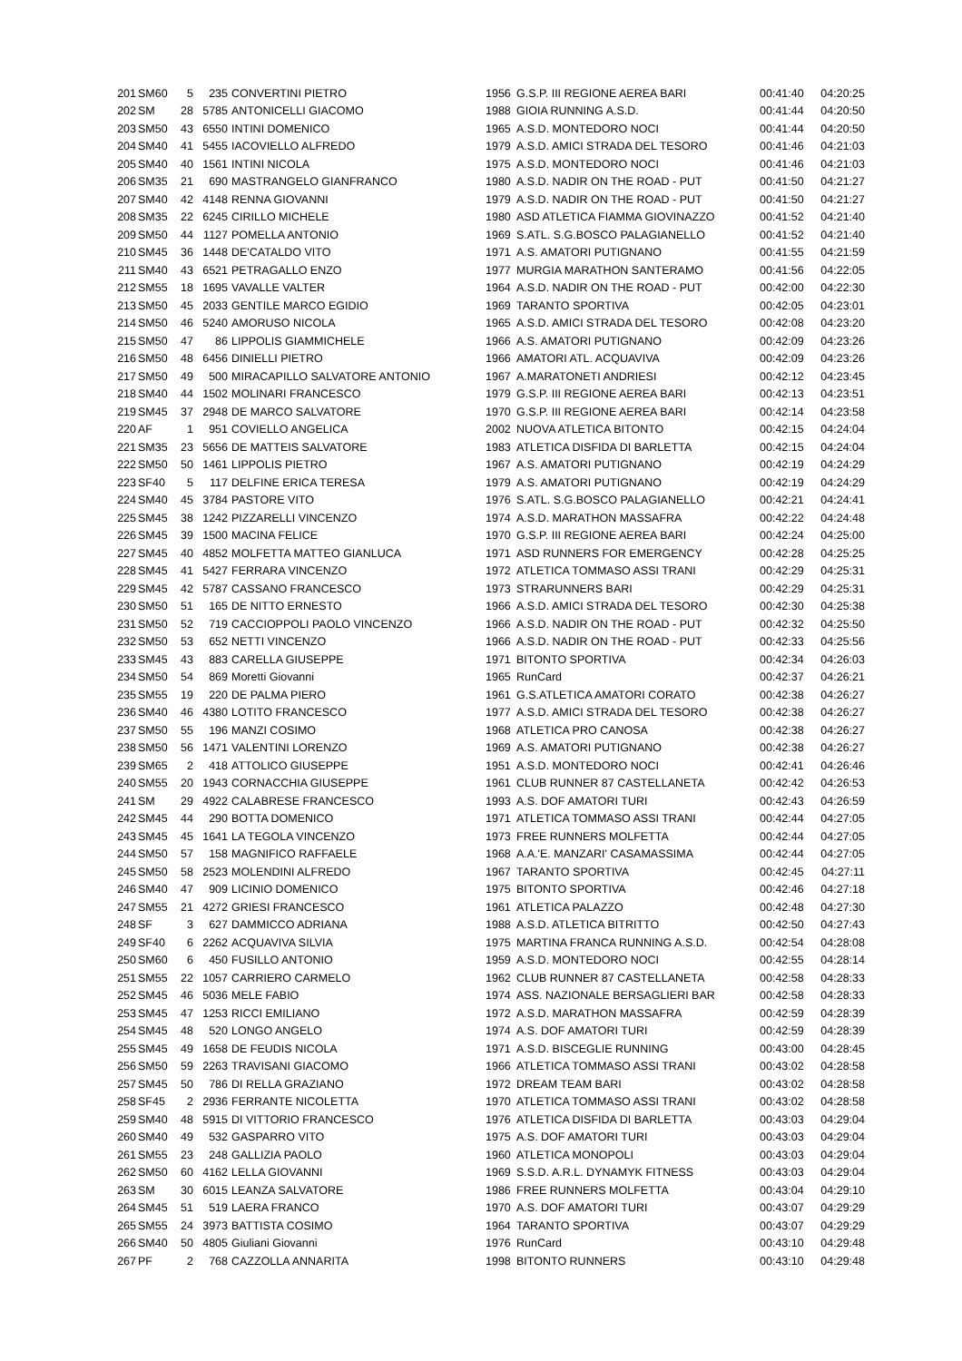| 201 | SM60 | 5 | 235 | CONVERTINI PIETRO | 1956 | G.S.P. III REGIONE AEREA BARI | 00:41:40 | 04:20:25 |
| 202 | SM | 28 | 5785 | ANTONICELLI GIACOMO | 1988 | GIOIA RUNNING A.S.D. | 00:41:44 | 04:20:50 |
| 203 | SM50 | 43 | 6550 | INTINI DOMENICO | 1965 | A.S.D. MONTEDORO NOCI | 00:41:44 | 04:20:50 |
| 204 | SM40 | 41 | 5455 | IACOVIELLO ALFREDO | 1979 | A.S.D. AMICI STRADA DEL TESORO | 00:41:46 | 04:21:03 |
| 205 | SM40 | 40 | 1561 | INTINI NICOLA | 1975 | A.S.D. MONTEDORO NOCI | 00:41:46 | 04:21:03 |
| 206 | SM35 | 21 | 690 | MASTRANGELO GIANFRANCO | 1980 | A.S.D. NADIR ON THE ROAD - PUT | 00:41:50 | 04:21:27 |
| 207 | SM40 | 42 | 4148 | RENNA GIOVANNI | 1979 | A.S.D. NADIR ON THE ROAD - PUT | 00:41:50 | 04:21:27 |
| 208 | SM35 | 22 | 6245 | CIRILLO MICHELE | 1980 | ASD ATLETICA FIAMMA GIOVINAZZO | 00:41:52 | 04:21:40 |
| 209 | SM50 | 44 | 1127 | POMELLA ANTONIO | 1969 | S.ATL. S.G.BOSCO PALAGIANELLO | 00:41:52 | 04:21:40 |
| 210 | SM45 | 36 | 1448 | DE'CATALDO VITO | 1971 | A.S. AMATORI PUTIGNANO | 00:41:55 | 04:21:59 |
| 211 | SM40 | 43 | 6521 | PETRAGALLO ENZO | 1977 | MURGIA MARATHON SANTERAMO | 00:41:56 | 04:22:05 |
| 212 | SM55 | 18 | 1695 | VAVALLE VALTER | 1964 | A.S.D. NADIR ON THE ROAD - PUT | 00:42:00 | 04:22:30 |
| 213 | SM50 | 45 | 2033 | GENTILE MARCO EGIDIO | 1969 | TARANTO SPORTIVA | 00:42:05 | 04:23:01 |
| 214 | SM50 | 46 | 5240 | AMORUSO NICOLA | 1965 | A.S.D. AMICI STRADA DEL TESORO | 00:42:08 | 04:23:20 |
| 215 | SM50 | 47 | 86 | LIPPOLIS GIAMMICHELE | 1966 | A.S. AMATORI PUTIGNANO | 00:42:09 | 04:23:26 |
| 216 | SM50 | 48 | 6456 | DINIELLI PIETRO | 1966 | AMATORI ATL. ACQUAVIVA | 00:42:09 | 04:23:26 |
| 217 | SM50 | 49 | 500 | MIRACAPILLO SALVATORE ANTONIO | 1967 | A.MARATONETI ANDRIESI | 00:42:12 | 04:23:45 |
| 218 | SM40 | 44 | 1502 | MOLINARI FRANCESCO | 1979 | G.S.P. III REGIONE AEREA BARI | 00:42:13 | 04:23:51 |
| 219 | SM45 | 37 | 2948 | DE MARCO SALVATORE | 1970 | G.S.P. III REGIONE AEREA BARI | 00:42:14 | 04:23:58 |
| 220 | AF | 1 | 951 | COVIELLO ANGELICA | 2002 | NUOVA ATLETICA BITONTO | 00:42:15 | 04:24:04 |
| 221 | SM35 | 23 | 5656 | DE MATTEIS SALVATORE | 1983 | ATLETICA DISFIDA DI BARLETTA | 00:42:15 | 04:24:04 |
| 222 | SM50 | 50 | 1461 | LIPPOLIS PIETRO | 1967 | A.S. AMATORI PUTIGNANO | 00:42:19 | 04:24:29 |
| 223 | SF40 | 5 | 117 | DELFINE ERICA TERESA | 1979 | A.S. AMATORI PUTIGNANO | 00:42:19 | 04:24:29 |
| 224 | SM40 | 45 | 3784 | PASTORE VITO | 1976 | S.ATL. S.G.BOSCO PALAGIANELLO | 00:42:21 | 04:24:41 |
| 225 | SM45 | 38 | 1242 | PIZZARELLI VINCENZO | 1974 | A.S.D. MARATHON MASSAFRA | 00:42:22 | 04:24:48 |
| 226 | SM45 | 39 | 1500 | MACINA FELICE | 1970 | G.S.P. III REGIONE AEREA BARI | 00:42:24 | 04:25:00 |
| 227 | SM45 | 40 | 4852 | MOLFETTA MATTEO GIANLUCA | 1971 | ASD RUNNERS FOR EMERGENCY | 00:42:28 | 04:25:25 |
| 228 | SM45 | 41 | 5427 | FERRARA VINCENZO | 1972 | ATLETICA TOMMASO ASSI TRANI | 00:42:29 | 04:25:31 |
| 229 | SM45 | 42 | 5787 | CASSANO FRANCESCO | 1973 | STRARUNNERS BARI | 00:42:29 | 04:25:31 |
| 230 | SM50 | 51 | 165 | DE NITTO ERNESTO | 1966 | A.S.D. AMICI STRADA DEL TESORO | 00:42:30 | 04:25:38 |
| 231 | SM50 | 52 | 719 | CACCIOPPOLI PAOLO VINCENZO | 1966 | A.S.D. NADIR ON THE ROAD - PUT | 00:42:32 | 04:25:50 |
| 232 | SM50 | 53 | 652 | NETTI VINCENZO | 1966 | A.S.D. NADIR ON THE ROAD - PUT | 00:42:33 | 04:25:56 |
| 233 | SM45 | 43 | 883 | CARELLA GIUSEPPE | 1971 | BITONTO SPORTIVA | 00:42:34 | 04:26:03 |
| 234 | SM50 | 54 | 869 | Moretti Giovanni | 1965 | RunCard | 00:42:37 | 04:26:21 |
| 235 | SM55 | 19 | 220 | DE PALMA PIERO | 1961 | G.S.ATLETICA AMATORI CORATO | 00:42:38 | 04:26:27 |
| 236 | SM40 | 46 | 4380 | LOTITO FRANCESCO | 1977 | A.S.D. AMICI STRADA DEL TESORO | 00:42:38 | 04:26:27 |
| 237 | SM50 | 55 | 196 | MANZI COSIMO | 1968 | ATLETICA PRO CANOSA | 00:42:38 | 04:26:27 |
| 238 | SM50 | 56 | 1471 | VALENTINI LORENZO | 1969 | A.S. AMATORI PUTIGNANO | 00:42:38 | 04:26:27 |
| 239 | SM65 | 2 | 418 | ATTOLICO GIUSEPPE | 1951 | A.S.D. MONTEDORO NOCI | 00:42:41 | 04:26:46 |
| 240 | SM55 | 20 | 1943 | CORNACCHIA GIUSEPPE | 1961 | CLUB RUNNER 87 CASTELLANETA | 00:42:42 | 04:26:53 |
| 241 | SM | 29 | 4922 | CALABRESE FRANCESCO | 1993 | A.S. DOF AMATORI TURI | 00:42:43 | 04:26:59 |
| 242 | SM45 | 44 | 290 | BOTTA DOMENICO | 1971 | ATLETICA TOMMASO ASSI TRANI | 00:42:44 | 04:27:05 |
| 243 | SM45 | 45 | 1641 | LA TEGOLA VINCENZO | 1973 | FREE RUNNERS MOLFETTA | 00:42:44 | 04:27:05 |
| 244 | SM50 | 57 | 158 | MAGNIFICO RAFFAELE | 1968 | A.A.'E. MANZARI' CASAMASSIMA | 00:42:44 | 04:27:05 |
| 245 | SM50 | 58 | 2523 | MOLENDINI ALFREDO | 1967 | TARANTO SPORTIVA | 00:42:45 | 04:27:11 |
| 246 | SM40 | 47 | 909 | LICINIO DOMENICO | 1975 | BITONTO SPORTIVA | 00:42:46 | 04:27:18 |
| 247 | SM55 | 21 | 4272 | GRIESI FRANCESCO | 1961 | ATLETICA PALAZZO | 00:42:48 | 04:27:30 |
| 248 | SF | 3 | 627 | DAMMICCO ADRIANA | 1988 | A.S.D. ATLETICA BITRITTO | 00:42:50 | 04:27:43 |
| 249 | SF40 | 6 | 2262 | ACQUAVIVA SILVIA | 1975 | MARTINA FRANCA RUNNING A.S.D. | 00:42:54 | 04:28:08 |
| 250 | SM60 | 6 | 450 | FUSILLO ANTONIO | 1959 | A.S.D. MONTEDORO NOCI | 00:42:55 | 04:28:14 |
| 251 | SM55 | 22 | 1057 | CARRIERO CARMELO | 1962 | CLUB RUNNER 87 CASTELLANETA | 00:42:58 | 04:28:33 |
| 252 | SM45 | 46 | 5036 | MELE FABIO | 1974 | ASS. NAZIONALE BERSAGLIERI BAR | 00:42:58 | 04:28:33 |
| 253 | SM45 | 47 | 1253 | RICCI EMILIANO | 1972 | A.S.D. MARATHON MASSAFRA | 00:42:59 | 04:28:39 |
| 254 | SM45 | 48 | 520 | LONGO ANGELO | 1974 | A.S. DOF AMATORI TURI | 00:42:59 | 04:28:39 |
| 255 | SM45 | 49 | 1658 | DE FEUDIS NICOLA | 1971 | A.S.D. BISCEGLIE RUNNING | 00:43:00 | 04:28:45 |
| 256 | SM50 | 59 | 2263 | TRAVISANI GIACOMO | 1966 | ATLETICA TOMMASO ASSI TRANI | 00:43:02 | 04:28:58 |
| 257 | SM45 | 50 | 786 | DI RELLA GRAZIANO | 1972 | DREAM TEAM BARI | 00:43:02 | 04:28:58 |
| 258 | SF45 | 2 | 2936 | FERRANTE NICOLETTA | 1970 | ATLETICA TOMMASO ASSI TRANI | 00:43:02 | 04:28:58 |
| 259 | SM40 | 48 | 5915 | DI VITTORIO FRANCESCO | 1976 | ATLETICA DISFIDA DI BARLETTA | 00:43:03 | 04:29:04 |
| 260 | SM40 | 49 | 532 | GASPARRO VITO | 1975 | A.S. DOF AMATORI TURI | 00:43:03 | 04:29:04 |
| 261 | SM55 | 23 | 248 | GALLIZIA PAOLO | 1960 | ATLETICA MONOPOLI | 00:43:03 | 04:29:04 |
| 262 | SM50 | 60 | 4162 | LELLA GIOVANNI | 1969 | S.S.D. A.R.L. DYNAMYK FITNESS | 00:43:03 | 04:29:04 |
| 263 | SM | 30 | 6015 | LEANZA SALVATORE | 1986 | FREE RUNNERS MOLFETTA | 00:43:04 | 04:29:10 |
| 264 | SM45 | 51 | 519 | LAERA FRANCO | 1970 | A.S. DOF AMATORI TURI | 00:43:07 | 04:29:29 |
| 265 | SM55 | 24 | 3973 | BATTISTA COSIMO | 1964 | TARANTO SPORTIVA | 00:43:07 | 04:29:29 |
| 266 | SM40 | 50 | 4805 | Giuliani Giovanni | 1976 | RunCard | 00:43:10 | 04:29:48 |
| 267 | PF | 2 | 768 | CAZZOLLA ANNARITA | 1998 | BITONTO RUNNERS | 00:43:10 | 04:29:48 |